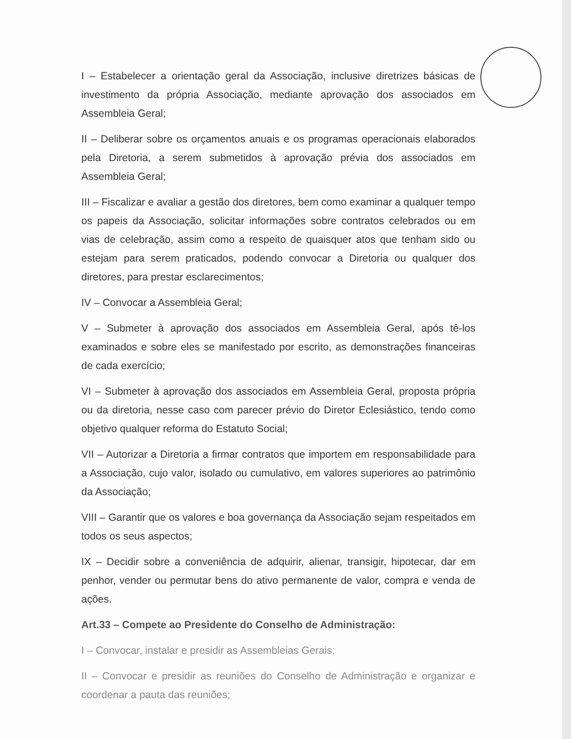I – Estabelecer a orientação geral da Associação, inclusive diretrizes básicas de investimento da própria Associação, mediante aprovação dos associados em Assembleia Geral;
II – Deliberar sobre os orçamentos anuais e os programas operacionais elaborados pela Diretoria, a serem submetidos à aprovação prévia dos associados em Assembleia Geral;
III – Fiscalizar e avaliar a gestão dos diretores, bem como examinar a qualquer tempo os papeis da Associação, solicitar informações sobre contratos celebrados ou em vias de celebração, assim como a respeito de quaisquer atos que tenham sido ou estejam para serem praticados, podendo convocar a Diretoria ou qualquer dos diretores, para prestar esclarecimentos;
IV – Convocar a Assembleia Geral;
V – Submeter à aprovação dos associados em Assembleia Geral, após tê-los examinados e sobre eles se manifestado por escrito, as demonstrações financeiras de cada exercício;
VI – Submeter à aprovação dos associados em Assembleia Geral, proposta própria ou da diretoria, nesse caso com parecer prévio do Diretor Eclesiástico, tendo como objetivo qualquer reforma do Estatuto Social;
VII – Autorizar a Diretoria a firmar contratos que importem em responsabilidade para a Associação, cujo valor, isolado ou cumulativo, em valores superiores ao patrimônio da Associação;
VIII – Garantir que os valores e boa governança da Associação sejam respeitados em todos os seus aspectos;
IX – Decidir sobre a conveniência de adquirir, alienar, transigir, hipotecar, dar em penhor, vender ou permutar bens do ativo permanente de valor, compra e venda de ações.
Art.33 – Compete ao Presidente do Conselho de Administração:
I – Convocar, instalar e presidir as Assembleias Gerais;
II – Convocar e presidir as reuniões do Conselho de Administração e organizar e coordenar a pauta das reuniões;